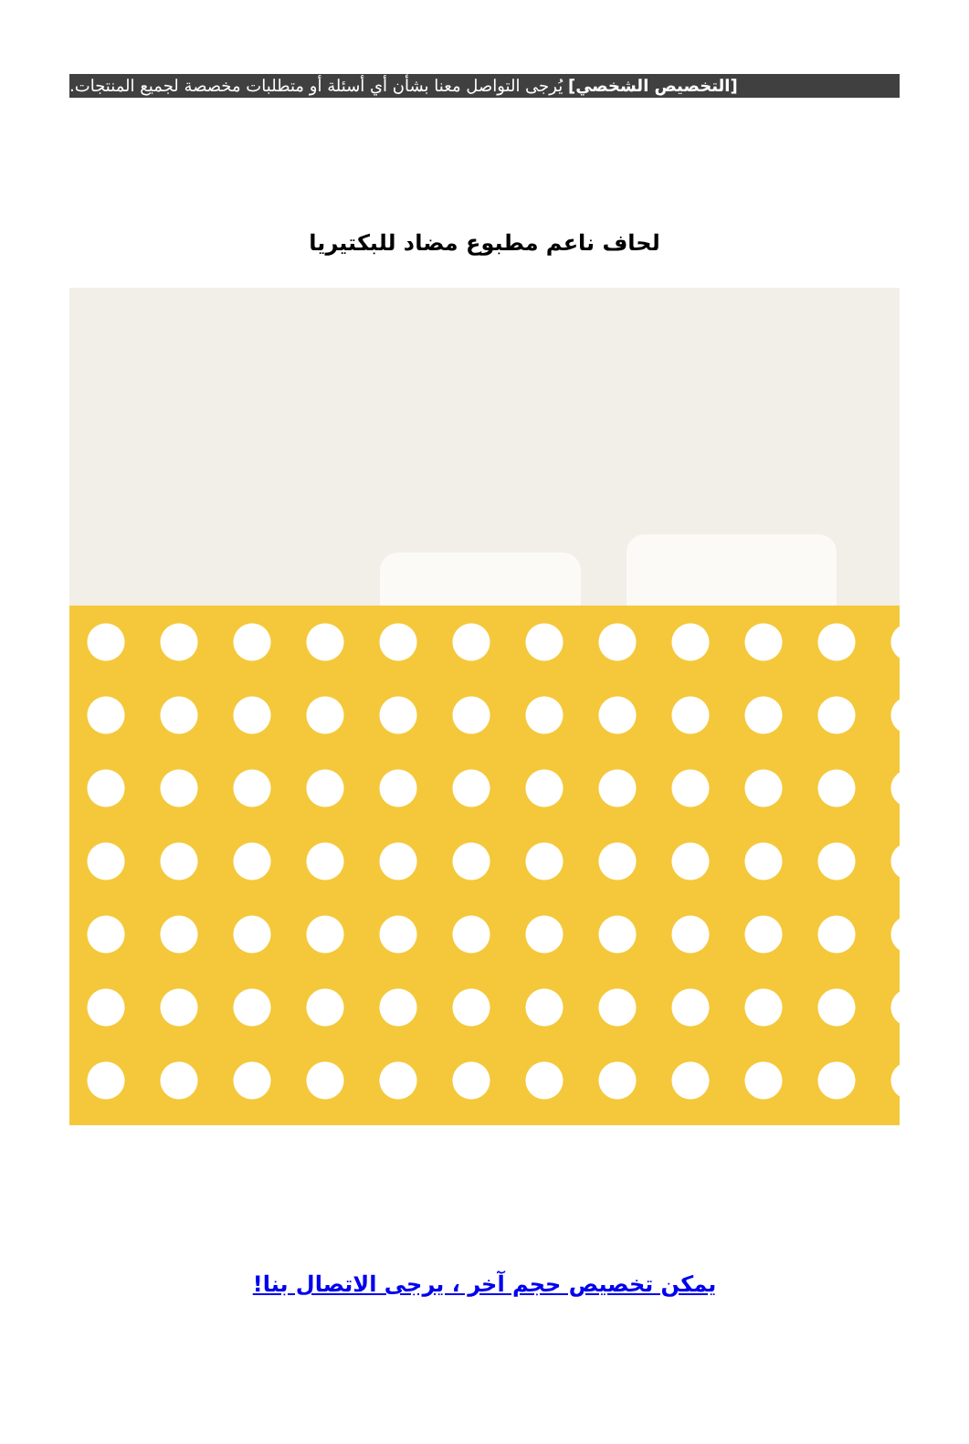[التخصيص الشخصي] يُرجى التواصل معنا بشأن أي أسئلة أو متطلبات مخصصة لجميع المنتجات.
لحاف ناعم مطبوع مضاد للبكتيريا
يمكن تخصيص حجم آخر ، يرجى الاتصال بنا!